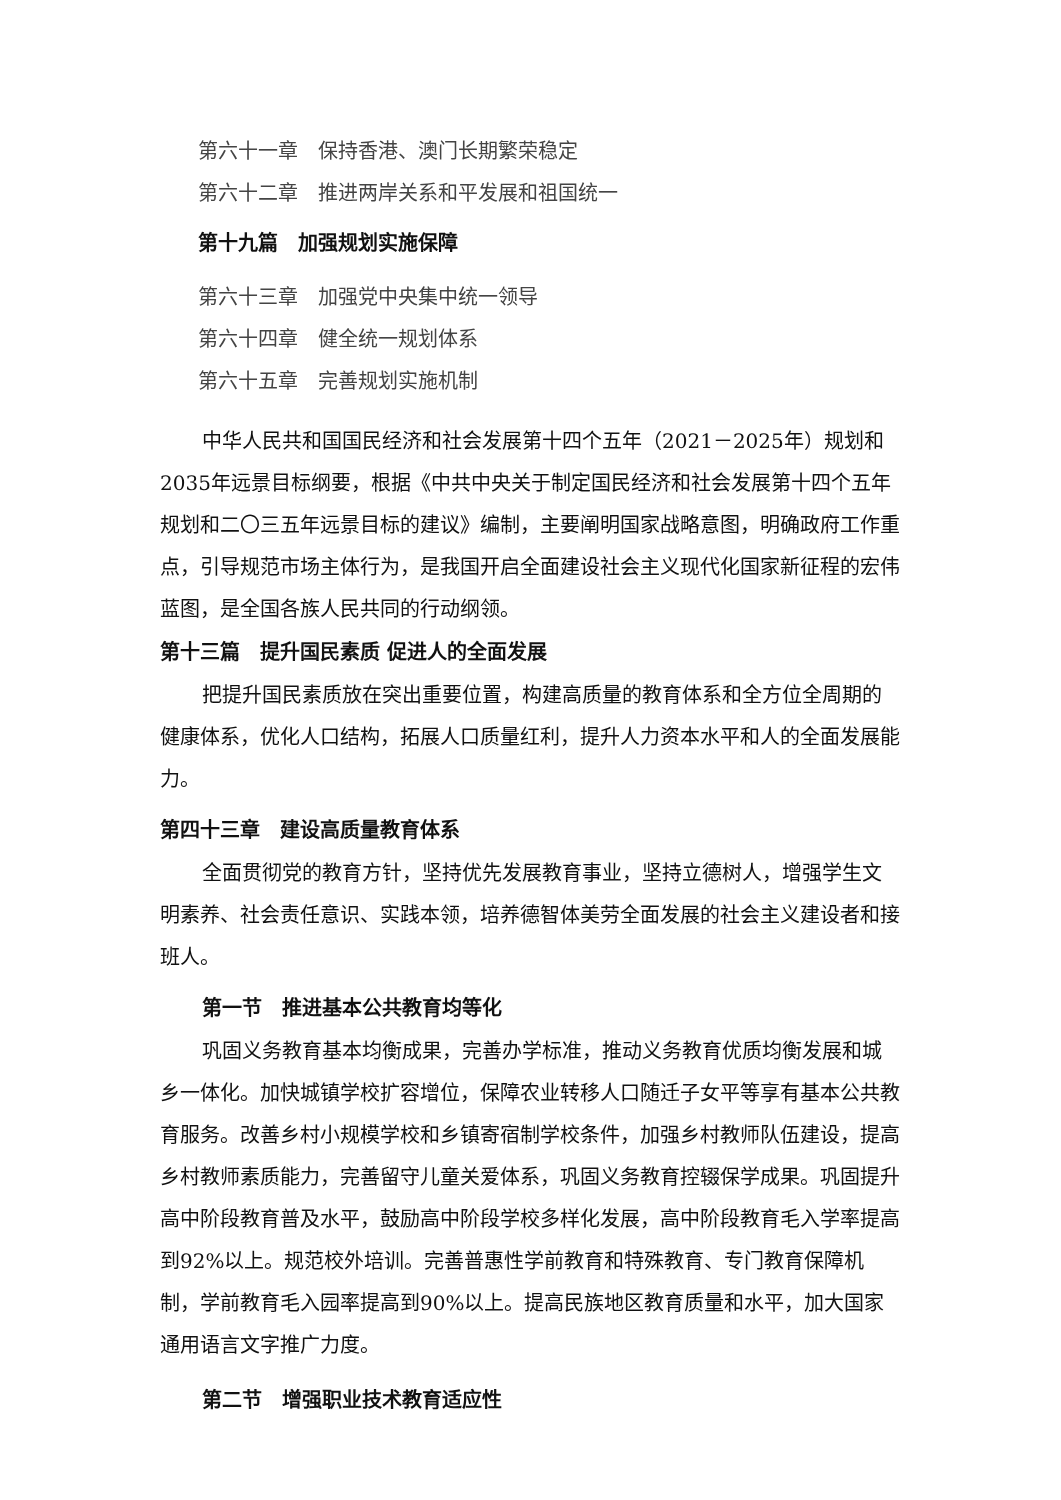第六十一章　保持香港、澳门长期繁荣稳定
第六十二章　推进两岸关系和平发展和祖国统一
第十九篇　加强规划实施保障
第六十三章　加强党中央集中统一领导
第六十四章　健全统一规划体系
第六十五章　完善规划实施机制
中华人民共和国国民经济和社会发展第十四个五年（2021－2025年）规划和2035年远景目标纲要，根据《中共中央关于制定国民经济和社会发展第十四个五年规划和二〇三五年远景目标的建议》编制，主要阐明国家战略意图，明确政府工作重点，引导规范市场主体行为，是我国开启全面建设社会主义现代化国家新征程的宏伟蓝图，是全国各族人民共同的行动纲领。
第十三篇　提升国民素质 促进人的全面发展
把提升国民素质放在突出重要位置，构建高质量的教育体系和全方位全周期的健康体系，优化人口结构，拓展人口质量红利，提升人力资本水平和人的全面发展能力。
第四十三章　建设高质量教育体系
全面贯彻党的教育方针，坚持优先发展教育事业，坚持立德树人，增强学生文明素养、社会责任意识、实践本领，培养德智体美劳全面发展的社会主义建设者和接班人。
第一节　推进基本公共教育均等化
巩固义务教育基本均衡成果，完善办学标准，推动义务教育优质均衡发展和城乡一体化。加快城镇学校扩容增位，保障农业转移人口随迁子女平等享有基本公共教育服务。改善乡村小规模学校和乡镇寄宿制学校条件，加强乡村教师队伍建设，提高乡村教师素质能力，完善留守儿童关爱体系，巩固义务教育控辍保学成果。巩固提升高中阶段教育普及水平，鼓励高中阶段学校多样化发展，高中阶段教育毛入学率提高到92%以上。规范校外培训。完善普惠性学前教育和特殊教育、专门教育保障机制，学前教育毛入园率提高到90%以上。提高民族地区教育质量和水平，加大国家通用语言文字推广力度。
第二节　增强职业技术教育适应性